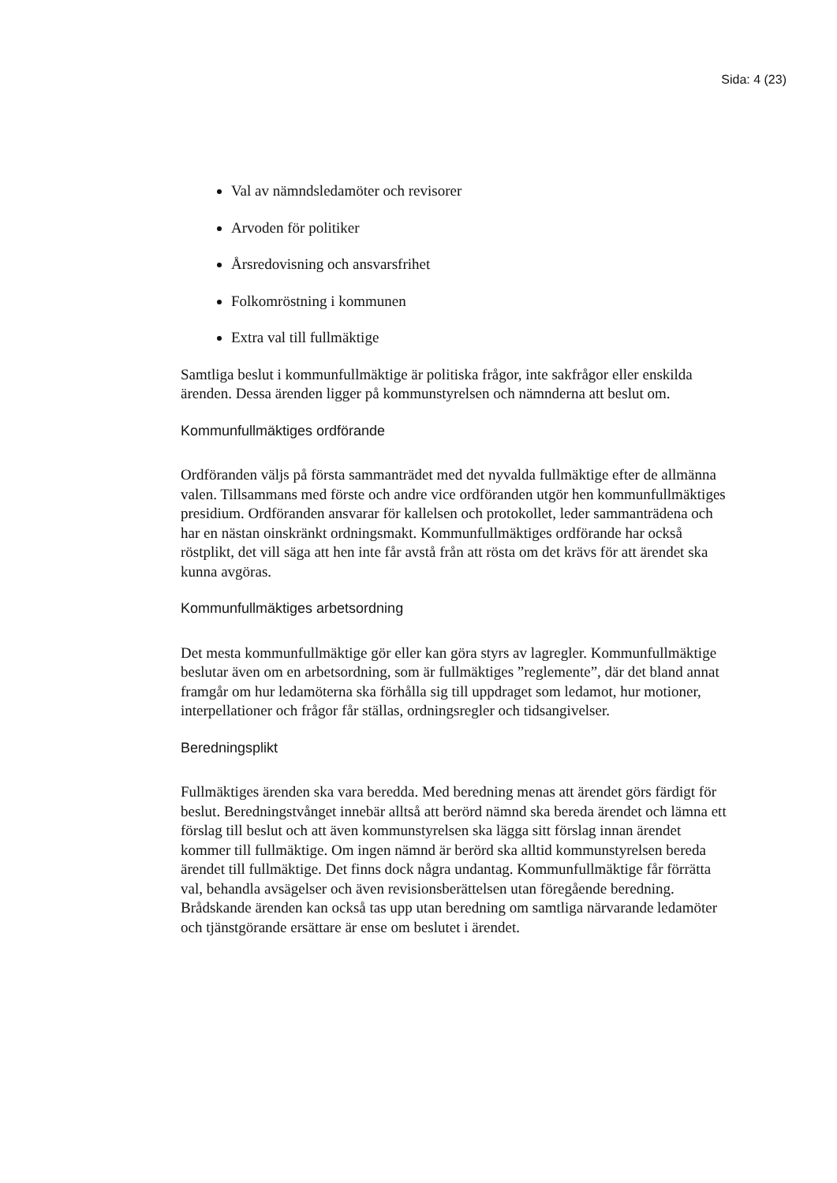Sida: 4 (23)
Val av nämndsledamöter och revisorer
Arvoden för politiker
Årsredovisning och ansvarsfrihet
Folkomröstning i kommunen
Extra val till fullmäktige
Samtliga beslut i kommunfullmäktige är politiska frågor, inte sakfrågor eller enskilda ärenden. Dessa ärenden ligger på kommunstyrelsen och nämnderna att beslut om.
Kommunfullmäktiges ordförande
Ordföranden väljs på första sammanträdet med det nyvalda fullmäktige efter de allmänna valen. Tillsammans med förste och andre vice ordföranden utgör hen kommunfullmäktiges presidium. Ordföranden ansvarar för kallelsen och protokollet, leder sammanträdena och har en nästan oinskränkt ordningsmakt. Kommunfullmäktiges ordförande har också röstplikt, det vill säga att hen inte får avstå från att rösta om det krävs för att ärendet ska kunna avgöras.
Kommunfullmäktiges arbetsordning
Det mesta kommunfullmäktige gör eller kan göra styrs av lagregler. Kommunfullmäktige beslutar även om en arbetsordning, som är fullmäktiges ”reglemente”, där det bland annat framgår om hur ledamöterna ska förhålla sig till uppdraget som ledamot, hur motioner, interpellationer och frågor får ställas, ordningsregler och tidsangivelser.
Beredningsplikt
Fullmäktiges ärenden ska vara beredda. Med beredning menas att ärendet görs färdigt för beslut. Beredningstvånget innebär alltså att berörd nämnd ska bereda ärendet och lämna ett förslag till beslut och att även kommunstyrelsen ska lägga sitt förslag innan ärendet kommer till fullmäktige. Om ingen nämnd är berörd ska alltid kommunstyrelsen bereda ärendet till fullmäktige. Det finns dock några undantag. Kommunfullmäktige får förrätta val, behandla avsägelser och även revisionsberättelsen utan föregående beredning. Brådskande ärenden kan också tas upp utan beredning om samtliga närvarande ledamöter och tjänstgörande ersättare är ense om beslutet i ärendet.